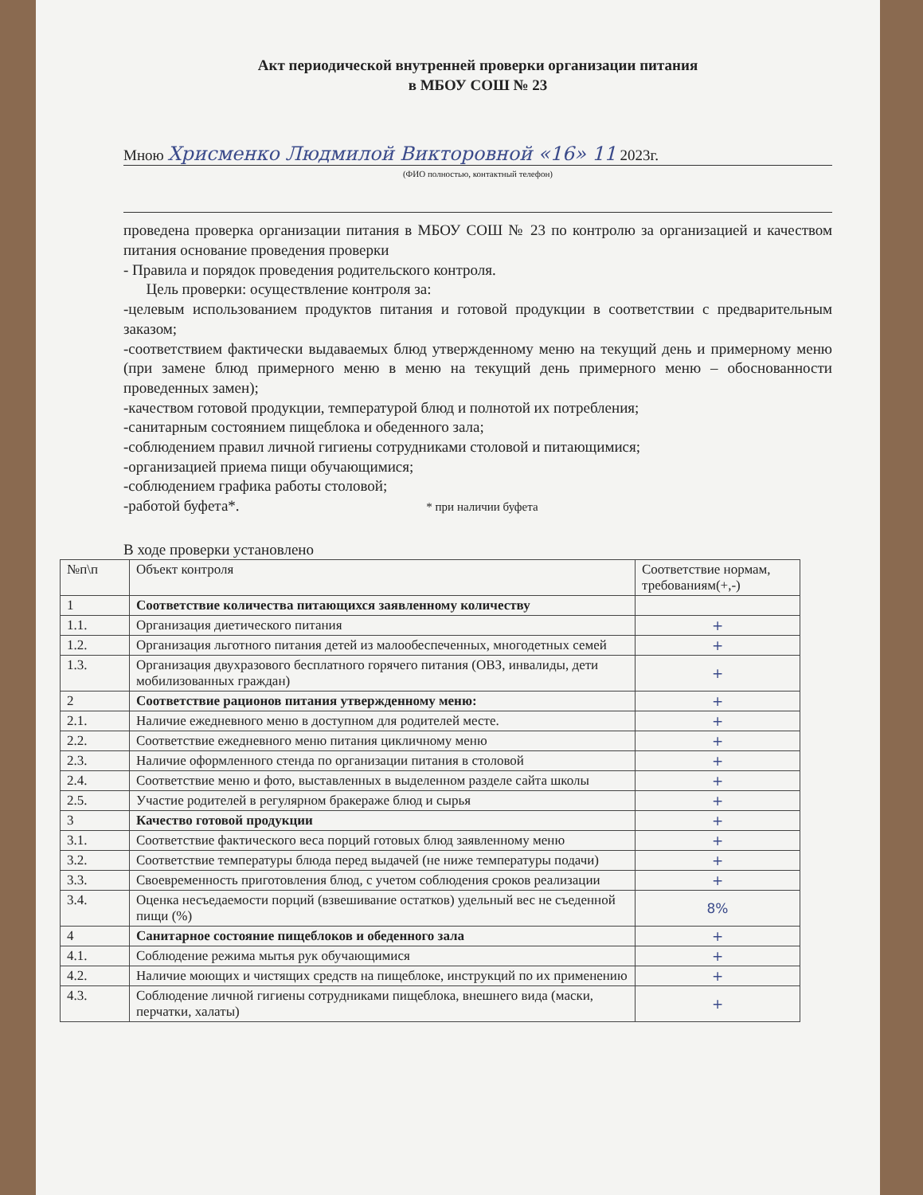Акт периодической внутренней проверки организации питания
в МБОУ СОШ № 23
Мною Хрисменко Людмилой Викторовной «16» 11 2023г.
(ФИО полностью, контактный телефон)
проведена проверка организации питания в МБОУ СОШ № 23 по контролю за организацией и качеством питания основание проведения проверки
- Правила и порядок проведения родительского контроля.
Цель проверки: осуществление контроля за:
-целевым использованием продуктов питания и готовой продукции в соответствии с предварительным заказом;
-соответствием фактически выдаваемых блюд утвержденному меню на текущий день и примерному меню (при замене блюд примерного меню в меню на текущий день примерного меню – обоснованности проведенных замен);
-качеством готовой продукции, температурой блюд и полнотой их потребления;
-санитарным состоянием пищеблока и обеденного зала;
-соблюдением правил личной гигиены сотрудниками столовой и питающимися;
-организацией приема пищи обучающимися;
-соблюдением графика работы столовой;
-работой буфета*. * при наличии буфета
В ходе проверки установлено
| №п\п | Объект контроля | Соответствие нормам, требованиям(+,-) |
| --- | --- | --- |
| 1 | Соответствие количества питающихся заявленному количеству | |
| 1.1. | Организация диетического питания | + |
| 1.2. | Организация льготного питания детей из малообеспеченных, многодетных семей | + |
| 1.3. | Организация двухразового бесплатного горячего питания (ОВЗ, инвалиды, дети мобилизованных граждан) | + |
| 2 | Соответствие рационов питания утвержденному меню: | + |
| 2.1. | Наличие ежедневного меню в доступном для родителей месте. | + |
| 2.2. | Соответствие ежедневного меню питания цикличному меню | + |
| 2.3. | Наличие оформленного стенда по организации питания в столовой | + |
| 2.4. | Соответствие меню и фото, выставленных в выделенном разделе сайта школы | + |
| 2.5. | Участие родителей в регулярном бракераже блюд и сырья | + |
| 3 | Качество готовой продукции | + |
| 3.1. | Соответствие фактического веса порций готовых блюд заявленному меню | + |
| 3.2. | Соответствие температуры блюда перед выдачей (не ниже температуры подачи) | + |
| 3.3. | Своевременность приготовления блюд, с учетом соблюдения сроков реализации | + |
| 3.4. | Оценка несъедаемости порций (взвешивание остатков) удельный вес не съеденной пищи (%) | 8% |
| 4 | Санитарное состояние пищеблоков и обеденного зала | + |
| 4.1. | Соблюдение режима мытья рук обучающимися | + |
| 4.2. | Наличие моющих и чистящих средств на пищеблоке, инструкций по их применению | + |
| 4.3. | Соблюдение личной гигиены сотрудниками пищеблока, внешнего вида (маски, перчатки, халаты) | + |